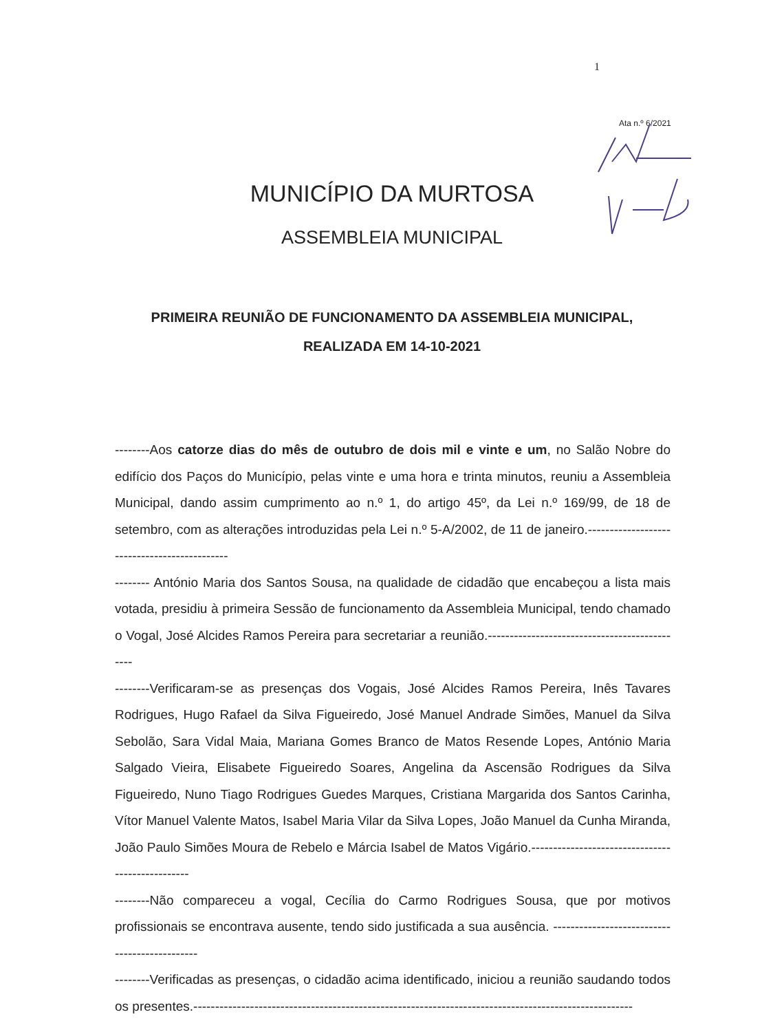1
Ata n.º 6/2021
MUNICÍPIO DA MURTOSA
ASSEMBLEIA MUNICIPAL
PRIMEIRA REUNIÃO DE FUNCIONAMENTO DA ASSEMBLEIA MUNICIPAL, REALIZADA EM 14-10-2021
--------Aos catorze dias do mês de outubro de dois mil e vinte e um, no Salão Nobre do edifício dos Paços do Município, pelas vinte e uma hora e trinta minutos, reuniu a Assembleia Municipal, dando assim cumprimento ao n.º 1, do artigo 45º, da Lei n.º 169/99, de 18 de setembro, com as alterações introduzidas pela Lei n.º 5-A/2002, de 11 de janeiro.---------------------------------------------
-------- António Maria dos Santos Sousa, na qualidade de cidadão que encabeçou a lista mais votada, presidiu à primeira Sessão de funcionamento da Assembleia Municipal, tendo chamado o Vogal, José Alcides Ramos Pereira para secretariar a reunião.----------------------------------------------
--------Verificaram-se as presenças dos Vogais, José Alcides Ramos Pereira, Inês Tavares Rodrigues, Hugo Rafael da Silva Figueiredo, José Manuel Andrade Simões, Manuel da Silva Sebolão, Sara Vidal Maia, Mariana Gomes Branco de Matos Resende Lopes, António Maria Salgado Vieira, Elisabete Figueiredo Soares, Angelina da Ascensão Rodrigues da Silva Figueiredo, Nuno Tiago Rodrigues Guedes Marques, Cristiana Margarida dos Santos Carinha, Vítor Manuel Valente Matos, Isabel Maria Vilar da Silva Lopes, João Manuel da Cunha Miranda, João Paulo Simões Moura de Rebelo e Márcia Isabel de Matos Vigário.-------------------------------------------------
--------Não compareceu a vogal, Cecília do Carmo Rodrigues Sousa, que por motivos profissionais se encontrava ausente, tendo sido justificada a sua ausência. ----------------------------------------------
--------Verificadas as presenças, o cidadão acima identificado, iniciou a reunião saudando todos os presentes.-----------------------------------------------------------------------------------------------------